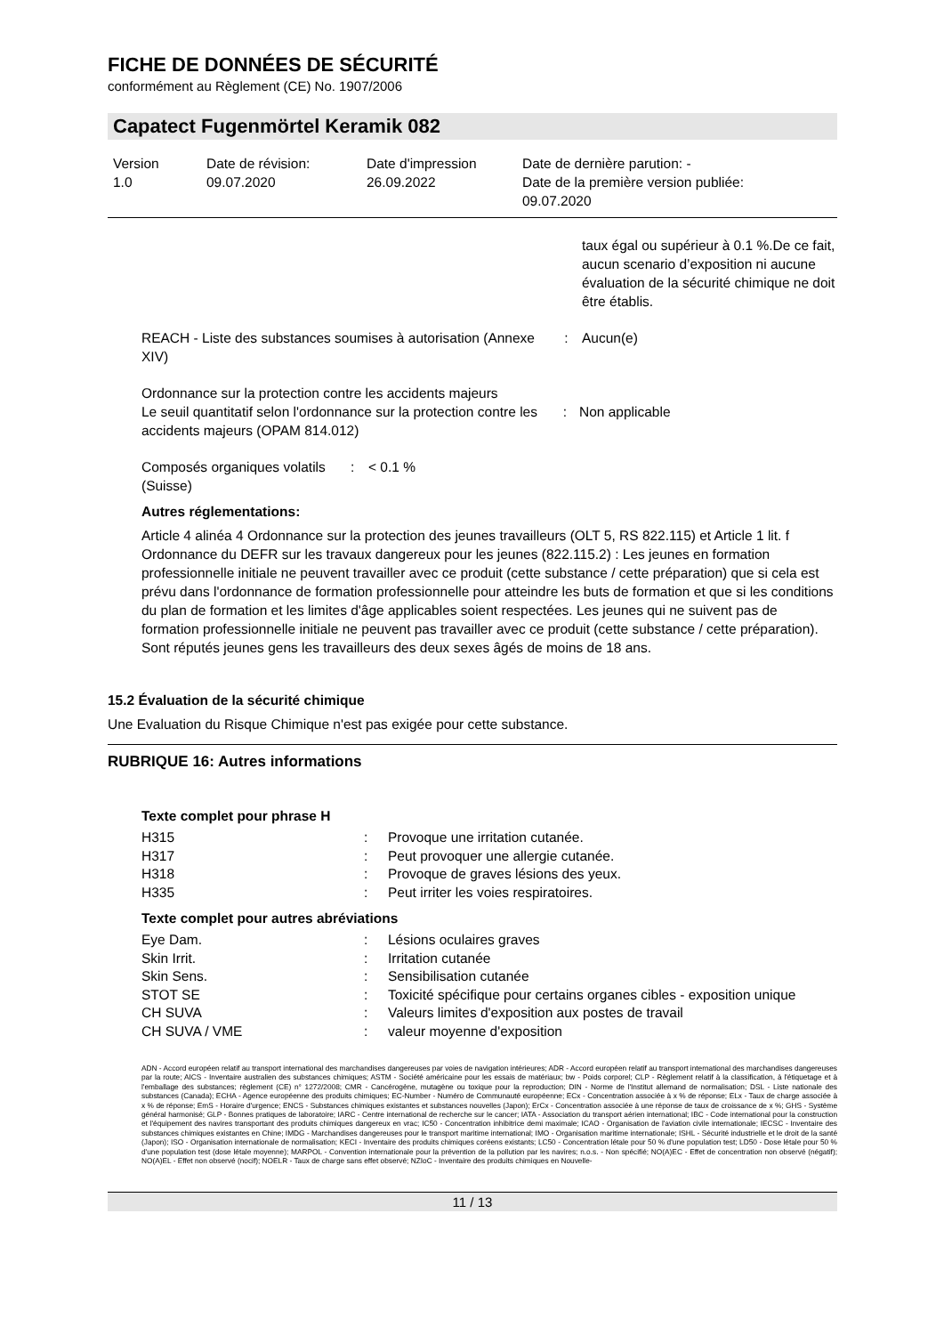FICHE DE DONNÉES DE SÉCURITÉ
conformément au Règlement (CE) No. 1907/2006
Capatect Fugenmörtel Keramik 082
| Version 1.0 | Date de révision: 09.07.2020 | Date d'impression 26.09.2022 | Date de dernière parution: - Date de la première version publiée: 09.07.2020 |
taux égal ou supérieur à 0.1 %.De ce fait, aucun scenario d’exposition ni aucune évaluation de la sécurité chimique ne doit être établis.
| REACH - Liste des substances soumises à autorisation (Annexe XIV) | : | Aucun(e) |
Ordonnance sur la protection contre les accidents majeurs
| Le seuil quantitatif selon l'ordonnance sur la protection contre les accidents majeurs (OPAM 814.012) | : | Non applicable |
| Composés organiques volatils (Suisse) | : | < 0.1 % |
Autres réglementations:
Article 4 alinéa 4 Ordonnance sur la protection des jeunes travailleurs (OLT 5, RS 822.115) et Article 1 lit. f Ordonnance du DEFR sur les travaux dangereux pour les jeunes (822.115.2) : Les jeunes en formation professionnelle initiale ne peuvent travailler avec ce produit (cette substance / cette préparation) que si cela est prévu dans l'ordonnance de formation professionnelle pour atteindre les buts de formation et que si les conditions du plan de formation et les limites d'âge applicables soient respectées. Les jeunes qui ne suivent pas de formation professionnelle initiale ne peuvent pas travailler avec ce produit (cette substance / cette préparation). Sont réputés jeunes gens les travailleurs des deux sexes âgés de moins de 18 ans.
15.2 Évaluation de la sécurité chimique
Une Evaluation du Risque Chimique n'est pas exigée pour cette substance.
RUBRIQUE 16: Autres informations
Texte complet pour phrase H
| H315 | : | Provoque une irritation cutanée. |
| H317 | : | Peut provoquer une allergie cutanée. |
| H318 | : | Provoque de graves lésions des yeux. |
| H335 | : | Peut irriter les voies respiratoires. |
Texte complet pour autres abréviations
| Eye Dam. | : | Lésions oculaires graves |
| Skin Irrit. | : | Irritation cutanée |
| Skin Sens. | : | Sensibilisation cutanée |
| STOT SE | : | Toxicité spécifique pour certains organes cibles - exposition unique |
| CH SUVA | : | Valeurs limites d'exposition aux postes de travail |
| CH SUVA / VME | : | valeur moyenne d'exposition |
ADN - Accord européen relatif au transport international des marchandises dangereuses par voies de navigation intérieures; ADR - Accord européen relatif au transport international des marchandises dangereuses par la route; AICS - Inventaire australien des substances chimiques; ASTM - Société américaine pour les essais de matériaux; bw - Poids corporel; CLP - Règlement relatif à la classification, à l'étiquetage et à l'emballage des substances; règlement (CE) n° 1272/2008; CMR - Cancérogène, mutagène ou toxique pour la reproduction; DIN - Norme de l'Institut allemand de normalisation; DSL - Liste nationale des substances (Canada); ECHA - Agence européenne des produits chimiques; EC-Number - Numéro de Communauté européenne; ECx - Concentration associée à x % de réponse; ELx - Taux de charge associée à x % de réponse; EmS - Horaire d'urgence; ENCS - Substances chimiques existantes et substances nouvelles (Japon); ErCx - Concentration associée à une réponse de taux de croissance de x %; GHS - Système général harmonisé; GLP - Bonnes pratiques de laboratoire; IARC - Centre international de recherche sur le cancer; IATA - Association du transport aérien international; IBC - Code international pour la construction et l'équipement des navires transportant des produits chimiques dangereux en vrac; IC50 - Concentration inhibitrice demi maximale; ICAO - Organisation de l'aviation civile internationale; IECSC - Inventaire des substances chimiques existantes en Chine; IMDG - Marchandises dangereuses pour le transport maritime international; IMO - Organisation maritime internationale; ISHL - Sécurité industrielle et le droit de la santé (Japon); ISO - Organisation internationale de normalisation; KECI - Inventaire des produits chimiques coréens existants; LC50 - Concentration létale pour 50 % d'une population test; LD50 - Dose létale pour 50 % d'une population test (dose létale moyenne); MARPOL - Convention internationale pour la prévention de la pollution par les navires; n.o.s. - Non spécifié; NO(A)EC - Effet de concentration non observé (négatif); NO(A)EL - Effet non observé (nocif); NOELR - Taux de charge sans effet observé; NZIoC - Inventaire des produits chimiques en Nouvelle-
11 / 13